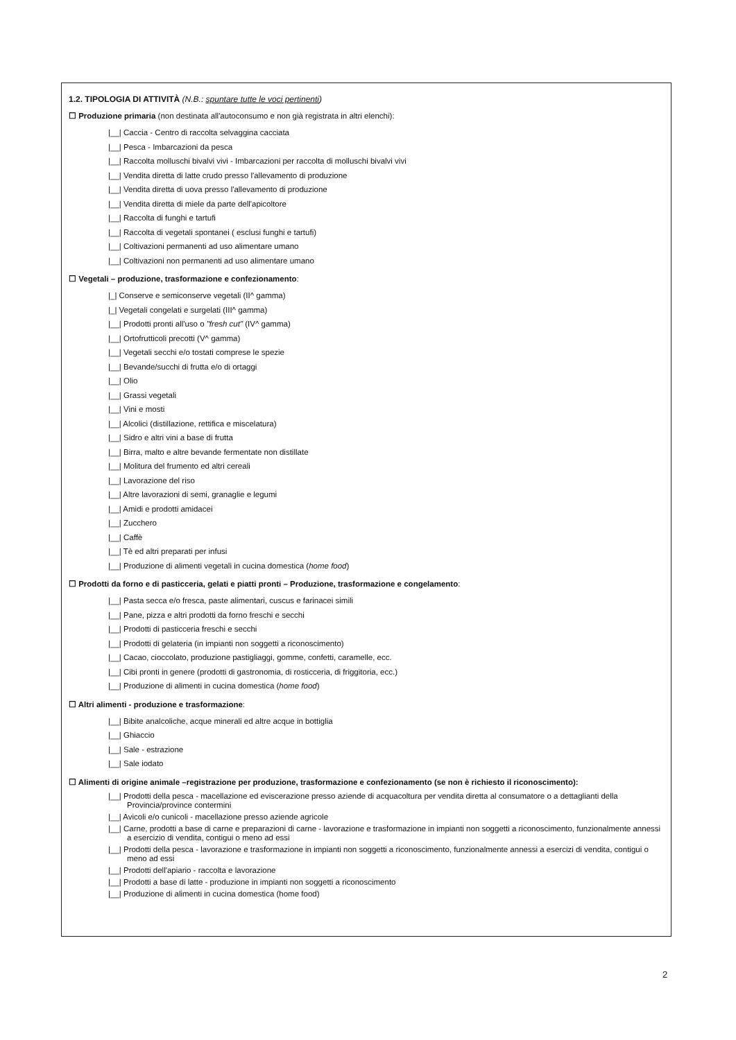1.2. TIPOLOGIA DI ATTIVITÀ (N.B.: spuntare tutte le voci pertinenti)
☐ Produzione primaria (non destinata all'autoconsumo e non già registrata in altri elenchi):
|__| Caccia - Centro di raccolta selvaggina cacciata
|__| Pesca - Imbarcazioni da pesca
|__| Raccolta molluschi bivalvi vivi - Imbarcazioni per raccolta di molluschi bivalvi vivi
|__| Vendita diretta di latte crudo presso l'allevamento di produzione
|__| Vendita diretta di uova presso l'allevamento di produzione
|__| Vendita diretta di miele da parte dell'apicoltore
|__| Raccolta di funghi e tartufi
|__| Raccolta di vegetali spontanei ( esclusi funghi e tartufi)
|__| Coltivazioni permanenti ad uso alimentare umano
|__| Coltivazioni non permanenti ad uso alimentare umano
☐ Vegetali – produzione, trasformazione e confezionamento:
|_| Conserve e semiconserve vegetali (II^ gamma)
|_| Vegetali congelati e surgelati (III^ gamma)
|__| Prodotti pronti all'uso o "fresh cut" (IV^ gamma)
|__| Ortofrutticoli precotti (V^ gamma)
|__| Vegetali secchi e/o tostati comprese le spezie
|__| Bevande/succhi di frutta e/o di ortaggi
|__| Olio
|__| Grassi vegetali
|__| Vini e mosti
|__| Alcolici (distillazione, rettifica e miscelatura)
|__| Sidro e altri vini a base di frutta
|__| Birra, malto e altre bevande fermentate non distillate
|__| Molitura del frumento ed altri cereali
|__| Lavorazione del riso
|__| Altre lavorazioni di semi, granaglie e legumi
|__| Amidi e prodotti amidacei
|__| Zucchero
|__| Caffè
|__| Tè ed altri preparati per infusi
|__| Produzione di alimenti vegetali in cucina domestica (home food)
☐ Prodotti da forno e di pasticceria, gelati e piatti pronti – Produzione, trasformazione e congelamento:
|__| Pasta secca e/o fresca, paste alimentari, cuscus e farinacei simili
|__| Pane, pizza e altri prodotti da forno freschi e secchi
|__| Prodotti di pasticceria freschi e secchi
|__| Prodotti di gelateria (in impianti non soggetti a riconoscimento)
|__| Cacao, cioccolato, produzione pastigliaggi, gomme, confetti, caramelle, ecc.
|__| Cibi pronti in genere (prodotti di gastronomia, di rosticceria, di friggitoria, ecc.)
|__| Produzione di alimenti in cucina domestica (home food)
☐ Altri alimenti - produzione e trasformazione:
|__| Bibite analcoliche, acque minerali ed altre acque in bottiglia
|__| Ghiaccio
|__| Sale - estrazione
|__| Sale iodato
☐ Alimenti di origine animale –registrazione per produzione, trasformazione e confezionamento (se non è richiesto il riconoscimento):
|__| Prodotti della pesca - macellazione ed eviscerazione presso aziende di acquacoltura per vendita diretta al consumatore o a dettaglianti della Provincia/province contermini
|__| Avicoli e/o cunicoli - macellazione presso aziende agricole
|__| Carne, prodotti a base di carne e preparazioni di carne - lavorazione e trasformazione in impianti non soggetti a riconoscimento, funzionalmente annessi a esercizio di vendita, contigui o meno ad essi
|__| Prodotti della pesca - lavorazione e trasformazione in impianti non soggetti a riconoscimento, funzionalmente annessi a esercizi di vendita, contigui o meno ad essi
|__| Prodotti dell'apiario - raccolta e lavorazione
|__| Prodotti a base di latte - produzione in impianti non soggetti a riconoscimento
|__| Produzione di alimenti in cucina domestica (home food)
2